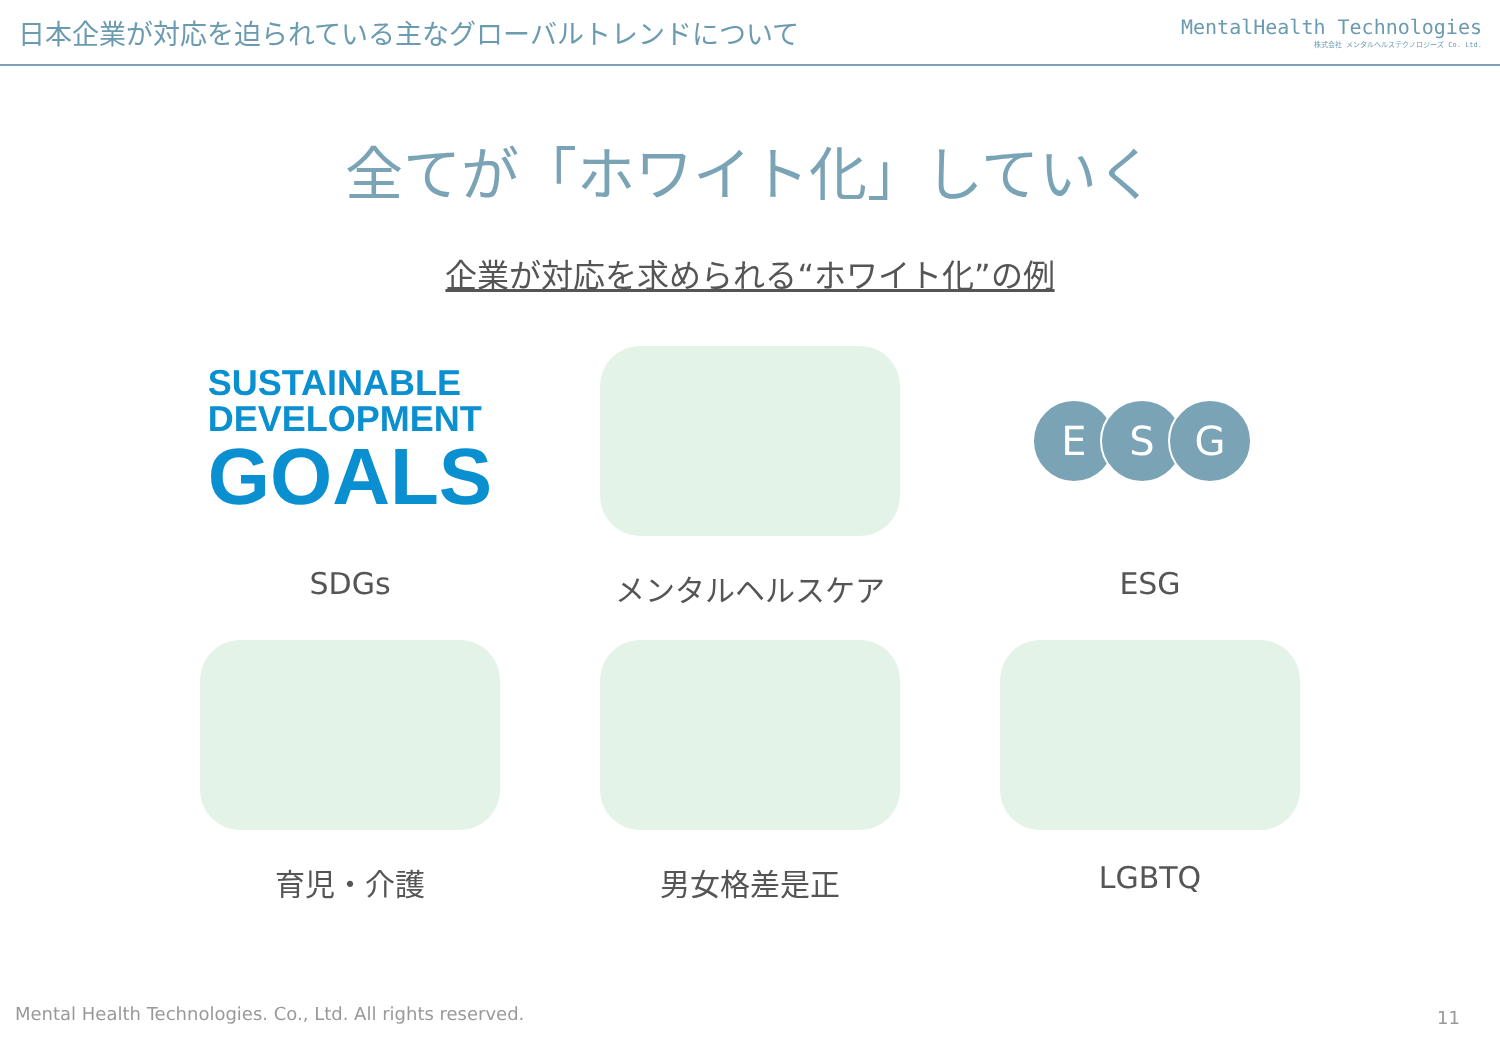日本企業が対応を迫られている主なグローバルトレンドについて
MentalHealth Technologies
株式会社 メンタルヘルステクノロジーズ Co. Ltd.
全てが「ホワイト化」していく
企業が対応を求められる“ホワイト化”の例
SUSTAINABLE
DEVELOPMENT
GOALS
SDGs
メンタルヘルスケア
E S G
ESG
育児・介護
男女格差是正
LGBTQ
Mental Health Technologies. Co., Ltd. All rights reserved.
11